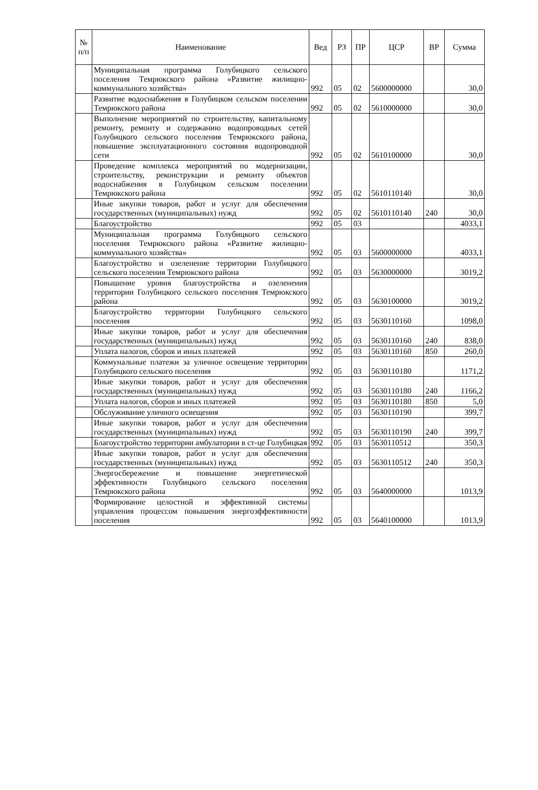| № п/п | Наименование | Вед | РЗ | ПР | ЦСР | ВР | Сумма |
| --- | --- | --- | --- | --- | --- | --- | --- |
| | Муниципальная программа Голубицкого сельского поселения Темрюкского района «Развитие жилищно-коммунального хозяйства» | 992 | 05 | 02 | 5600000000 | | 30,0 |
| | Развитие водоснабжения в Голубицком сельском поселении Темрюкского района | 992 | 05 | 02 | 5610000000 | | 30,0 |
| | Выполнение мероприятий по строительству, капитальному ремонту, ремонту и содержанию водопроводных сетей Голубицкого сельского поселения Темрюкского района, повышение эксплуатационного состояния водопроводной сети | 992 | 05 | 02 | 5610100000 | | 30,0 |
| | Проведение комплекса мероприятий по модернизации, строительству, реконструкции и ремонту объектов водоснабжения в Голубицком сельском поселении Темрюкского района | 992 | 05 | 02 | 5610110140 | | 30,0 |
| | Иные закупки товаров, работ и услуг для обеспечения государственных (муниципальных) нужд | 992 | 05 | 02 | 5610110140 | 240 | 30,0 |
| | Благоустройство | 992 | 05 | 03 | | | 4033,1 |
| | Муниципальная программа Голубицкого сельского поселения Темрюкского района «Развитие жилищно-коммунального хозяйства» | 992 | 05 | 03 | 5600000000 | | 4033,1 |
| | Благоустройство и озеленение территории Голубицкого сельского поселения Темрюкского района | 992 | 05 | 03 | 5630000000 | | 3019,2 |
| | Повышение уровня благоустройства и озеленения территории Голубицкого сельского поселения Темрюкского района | 992 | 05 | 03 | 5630100000 | | 3019,2 |
| | Благоустройство территории Голубицкого сельского поселения | 992 | 05 | 03 | 5630110160 | | 1098,0 |
| | Иные закупки товаров, работ и услуг для обеспечения государственных (муниципальных) нужд | 992 | 05 | 03 | 5630110160 | 240 | 838,0 |
| | Уплата налогов, сборов и иных платежей | 992 | 05 | 03 | 5630110160 | 850 | 260,0 |
| | Коммунальные платежи за уличное освещение территории Голубицкого сельского поселения | 992 | 05 | 03 | 5630110180 | | 1171,2 |
| | Иные закупки товаров, работ и услуг для обеспечения государственных (муниципальных) нужд | 992 | 05 | 03 | 5630110180 | 240 | 1166,2 |
| | Уплата налогов, сборов и иных платежей | 992 | 05 | 03 | 5630110180 | 850 | 5,0 |
| | Обслуживание уличного освещения | 992 | 05 | 03 | 5630110190 | | 399,7 |
| | Иные закупки товаров, работ и услуг для обеспечения государственных (муниципальных) нужд | 992 | 05 | 03 | 5630110190 | 240 | 399,7 |
| | Благоустройство территории амбулатории в ст-це Голубицкая | 992 | 05 | 03 | 5630110512 | | 350,3 |
| | Иные закупки товаров, работ и услуг для обеспечения государственных (муниципальных) нужд | 992 | 05 | 03 | 5630110512 | 240 | 350,3 |
| | Энергосбережение и повышение энергетической эффективности Голубицкого сельского поселения Темрюкского района | 992 | 05 | 03 | 5640000000 | | 1013,9 |
| | Формирование целостной и эффективной системы управления процессом повышения энергоэффективности поселения | 992 | 05 | 03 | 5640100000 | | 1013,9 |